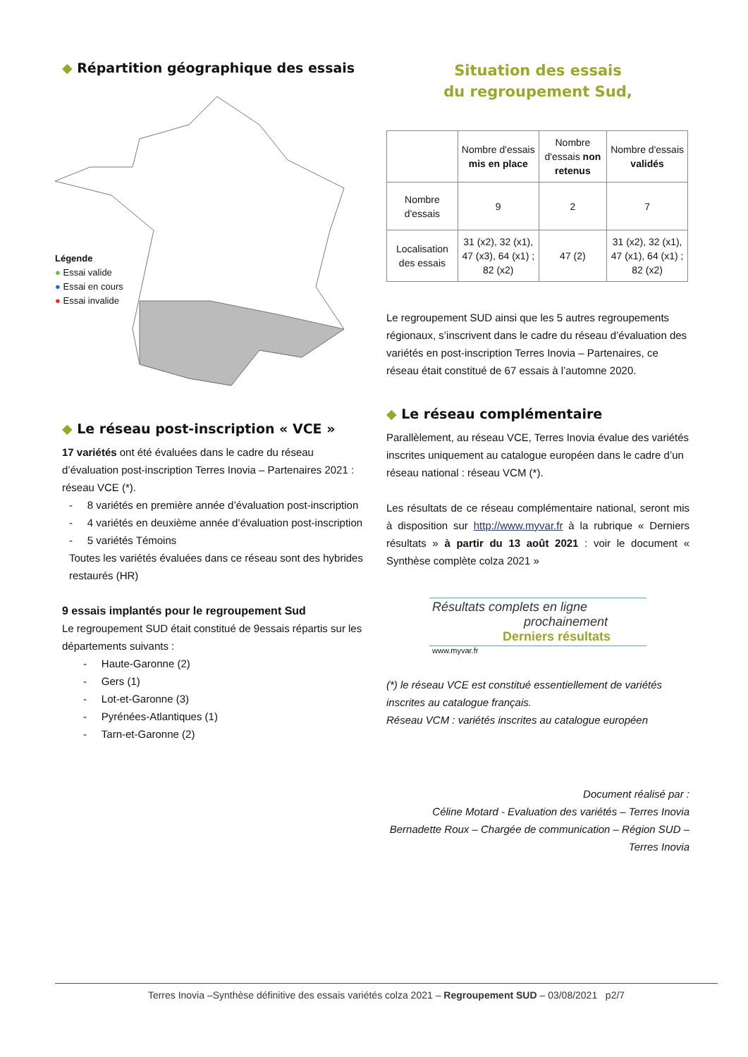◆ Répartition géographique des essais
Légende
● Essai valide
● Essai en cours
● Essai invalide
◆ Le réseau post-inscription « VCE »
17 variétés ont été évaluées dans le cadre du réseau d’évaluation post-inscription Terres Inovia – Partenaires 2021 : réseau VCE (*).
- 8 variétés en première année d’évaluation post-inscription
- 4 variétés en deuxième année d’évaluation post-inscription
- 5 variétés Témoins
Toutes les variétés évaluées dans ce réseau sont des hybrides restaurés (HR)
9 essais implantés pour le regroupement Sud
Le regroupement SUD était constitué de 9essais répartis sur les départements suivants :
- Haute-Garonne (2)
- Gers (1)
- Lot-et-Garonne (3)
- Pyrénées-Atlantiques (1)
- Tarn-et-Garonne (2)
Situation des essais
du regroupement Sud,
| | Nombre d'essais mis en place | Nombre d'essais non retenus | Nombre d'essais validés |
| --- | --- | --- | --- |
| Nombre d'essais | 9 | 2 | 7 |
| Localisation des essais | 31 (x2), 32 (x1), 47 (x3), 64 (x1) ; 82 (x2) | 47 (2) | 31 (x2), 32 (x1), 47 (x1), 64 (x1) ; 82 (x2) |
Le regroupement SUD ainsi que les 5 autres regroupements régionaux, s’inscrivent dans le cadre du réseau d’évaluation des variétés en post-inscription Terres Inovia – Partenaires, ce réseau était constitué de 67 essais à l’automne 2020.
◆ Le réseau complémentaire
Parallèlement, au réseau VCE, Terres Inovia évalue des variétés inscrites uniquement au catalogue européen dans le cadre d’un réseau national : réseau VCM (*).
Les résultats de ce réseau complémentaire national, seront mis à disposition sur http://www.myvar.fr à la rubrique « Derniers résultats » à partir du 13 août 2021 : voir le document « Synthèse complète colza 2021 »
Résultats complets en ligne
prochainement
Derniers résultats
www.myvar.fr
(*) le réseau VCE est constitué essentiellement de variétés inscrites au catalogue français.
Réseau VCM : variétés inscrites au catalogue européen
Document réalisé par :
Céline Motard - Evaluation des variétés – Terres Inovia
Bernadette Roux – Chargée de communication – Région SUD – Terres Inovia
Terres Inovia –Synthèse définitive des essais variétés colza 2021 – Regroupement SUD – 03/08/2021 p2/7